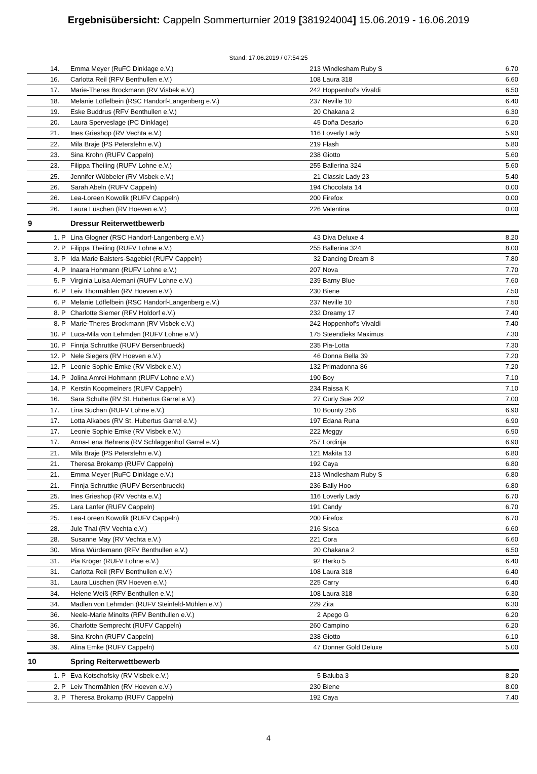Ergebnisübersicht: Cappeln Sommerturnier 2019 [381924004] 15.06.2019 - 16.06.2019
Stand: 17.06.2019 / 07:54:25
| 14. | | Emma Meyer (RuFC Dinklage e.V.) | 213 | Windlesham Ruby S | 6.70 |
| 16. | | Carlotta Reil (RFV Benthullen e.V.) | 108 | Laura 318 | 6.60 |
| 17. | | Marie-Theres Brockmann (RV Visbek e.V.) | 242 | Hoppenhof's Vivaldi | 6.50 |
| 18. | | Melanie Löffelbein (RSC Handorf-Langenberg e.V.) | 237 | Neville 10 | 6.40 |
| 19. | | Eske Buddrus (RFV Benthullen e.V.) | 20 | Chakana 2 | 6.30 |
| 20. | | Laura Sperveslage (PC Dinklage) | 45 | Doña Desario | 6.20 |
| 21. | | Ines Grieshop (RV Vechta e.V.) | 116 | Loverly Lady | 5.90 |
| 22. | | Mila Braje (PS Petersfehn e.V.) | 219 | Flash | 5.80 |
| 23. | | Sina Krohn (RUFV Cappeln) | 238 | Giotto | 5.60 |
| 23. | | Filippa Theiling (RUFV Lohne e.V.) | 255 | Ballerina 324 | 5.60 |
| 25. | | Jennifer Wübbeler (RV Visbek e.V.) | 21 | Classic Lady 23 | 5.40 |
| 26. | | Sarah Abeln (RUFV Cappeln) | 194 | Chocolata 14 | 0.00 |
| 26. | | Lea-Loreen Kowolik (RUFV Cappeln) | 200 | Firefox | 0.00 |
| 26. | | Laura Lüschen (RV Hoeven e.V.) | 226 | Valentina | 0.00 |
| 9 | | Dressur Reiterwettbewerb | | | |
| 1. | P | Lina Glogner (RSC Handorf-Langenberg e.V.) | 43 | Diva Deluxe 4 | 8.20 |
| 2. | P | Filippa Theiling (RUFV Lohne e.V.) | 255 | Ballerina 324 | 8.00 |
| 3. | P | Ida Marie Balsters-Sagebiel (RUFV Cappeln) | 32 | Dancing Dream 8 | 7.80 |
| 4. | P | Inaara Hohmann (RUFV Lohne e.V.) | 207 | Nova | 7.70 |
| 5. | P | Virginia Luisa Alemani (RUFV Lohne e.V.) | 239 | Barny Blue | 7.60 |
| 6. | P | Leiv Thormählen (RV Hoeven e.V.) | 230 | Biene | 7.50 |
| 6. | P | Melanie Löffelbein (RSC Handorf-Langenberg e.V.) | 237 | Neville 10 | 7.50 |
| 8. | P | Charlotte Siemer (RFV Holdorf e.V.) | 232 | Dreamy 17 | 7.40 |
| 8. | P | Marie-Theres Brockmann (RV Visbek e.V.) | 242 | Hoppenhof's Vivaldi | 7.40 |
| 10. | P | Luca-Mila von Lehmden (RUFV Lohne e.V.) | 175 | Steendieks Maximus | 7.30 |
| 10. | P | Finnja Schruttke (RUFV Bersenbrueck) | 235 | Pia-Lotta | 7.30 |
| 12. | P | Nele Siegers (RV Hoeven e.V.) | 46 | Donna Bella 39 | 7.20 |
| 12. | P | Leonie Sophie Emke (RV Visbek e.V.) | 132 | Primadonna 86 | 7.20 |
| 14. | P | Jolina Amrei Hohmann (RUFV Lohne e.V.) | 190 | Boy | 7.10 |
| 14. | P | Kerstin Koopmeiners (RUFV Cappeln) | 234 | Raissa K | 7.10 |
| 16. | | Sara Schulte (RV St. Hubertus Garrel e.V.) | 27 | Curly Sue 202 | 7.00 |
| 17. | | Lina Suchan (RUFV Lohne e.V.) | 10 | Bounty 256 | 6.90 |
| 17. | | Lotta Alkabes (RV St. Hubertus Garrel e.V.) | 197 | Edana Runa | 6.90 |
| 17. | | Leonie Sophie Emke (RV Visbek e.V.) | 222 | Meggy | 6.90 |
| 17. | | Anna-Lena Behrens (RV Schlaggenhof Garrel e.V.) | 257 | Lordinja | 6.90 |
| 21. | | Mila Braje (PS Petersfehn e.V.) | 121 | Makita 13 | 6.80 |
| 21. | | Theresa Brokamp (RUFV Cappeln) | 192 | Caya | 6.80 |
| 21. | | Emma Meyer (RuFC Dinklage e.V.) | 213 | Windlesham Ruby S | 6.80 |
| 21. | | Finnja Schruttke (RUFV Bersenbrueck) | 236 | Bally Hoo | 6.80 |
| 25. | | Ines Grieshop (RV Vechta e.V.) | 116 | Loverly Lady | 6.70 |
| 25. | | Lara Lanfer (RUFV Cappeln) | 191 | Candy | 6.70 |
| 25. | | Lea-Loreen Kowolik (RUFV Cappeln) | 200 | Firefox | 6.70 |
| 28. | | Jule Thal (RV Vechta e.V.) | 216 | Sisca | 6.60 |
| 28. | | Susanne May (RV Vechta e.V.) | 221 | Cora | 6.60 |
| 30. | | Mina Würdemann (RFV Benthullen e.V.) | 20 | Chakana 2 | 6.50 |
| 31. | | Pia Kröger (RUFV Lohne e.V.) | 92 | Herko 5 | 6.40 |
| 31. | | Carlotta Reil (RFV Benthullen e.V.) | 108 | Laura 318 | 6.40 |
| 31. | | Laura Lüschen (RV Hoeven e.V.) | 225 | Carry | 6.40 |
| 34. | | Helene Weiß (RFV Benthullen e.V.) | 108 | Laura 318 | 6.30 |
| 34. | | Madlen von Lehmden (RUFV Steinfeld-Mühlen e.V.) | 229 | Zita | 6.30 |
| 36. | | Neele-Marie Minolts (RFV Benthullen e.V.) | 2 | Apego G | 6.20 |
| 36. | | Charlotte Semprecht (RUFV Cappeln) | 260 | Campino | 6.20 |
| 38. | | Sina Krohn (RUFV Cappeln) | 238 | Giotto | 6.10 |
| 39. | | Alina Emke (RUFV Cappeln) | 47 | Donner Gold Deluxe | 5.00 |
| 10 | | Spring Reiterwettbewerb | | | |
| 1. | P | Eva Kotschofsky (RV Visbek e.V.) | 5 | Baluba 3 | 8.20 |
| 2. | P | Leiv Thormählen (RV Hoeven e.V.) | 230 | Biene | 8.00 |
| 3. | P | Theresa Brokamp (RUFV Cappeln) | 192 | Caya | 7.40 |
4